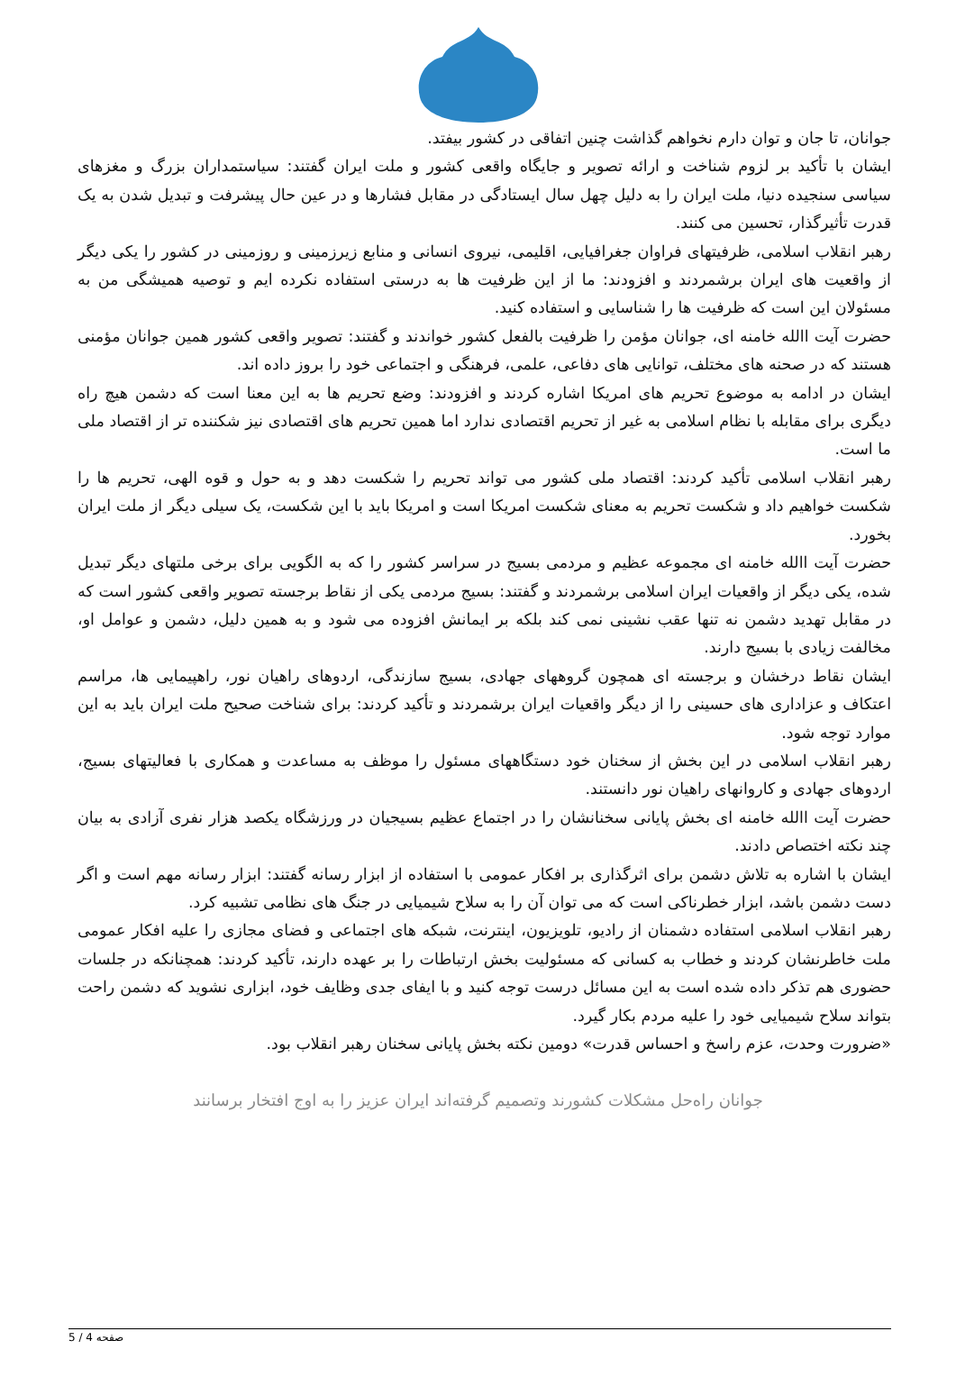جوانان، تا جان و توان دارم نخواهم گذاشت چنین اتفاقی در کشور بیفتد.
ایشان با تأکید بر لزوم شناخت و ارائه تصویر و جایگاه واقعی کشور و ملت ایران گفتند: سیاستمداران بزرگ و مغزهای سیاسی سنجیده دنیا، ملت ایران را به دلیل چهل سال ایستادگی در مقابل فشارها و در عین حال پیشرفت و تبدیل شدن به یک قدرت تأثیرگذار، تحسین می کنند.
رهبر انقلاب اسلامی، ظرفیتهای فراوان جغرافیایی، اقلیمی، نیروی انسانی و منابع زیرزمینی و روزمینی در کشور را یکی دیگر از واقعیت های ایران برشمردند و افزودند: ما از این ظرفیت ها به درستی استفاده نکرده ایم و توصیه همیشگی من به مسئولان این است که ظرفیت ها را شناسایی و استفاده کنید.
حضرت آیت االله خامنه ای، جوانان مؤمن را ظرفیت بالفعل کشور خواندند و گفتند: تصویر واقعی کشور همین جوانان مؤمنی هستند که در صحنه های مختلف، توانایی های دفاعی، علمی، فرهنگی و اجتماعی خود را بروز داده اند.
ایشان در ادامه به موضوع تحریم های امریکا اشاره کردند و افزودند: وضع تحریم ها به این معنا است که دشمن هیچ راه دیگری برای مقابله با نظام اسلامی به غیر از تحریم اقتصادی ندارد اما همین تحریم های اقتصادی نیز شکننده تر از اقتصاد ملی ما است.
رهبر انقلاب اسلامی تأکید کردند: اقتصاد ملی کشور می تواند تحریم را شکست دهد و به حول و قوه الهی، تحریم ها را شکست خواهیم داد و شکست تحریم به معنای شکست امریکا است و امریکا باید با این شکست، یک سیلی دیگر از ملت ایران بخورد.
حضرت آیت االله خامنه ای مجموعه عظیم و مردمی بسیج در سراسر کشور را که به الگویی برای برخی ملتهای دیگر تبدیل شده، یکی دیگر از واقعیات ایران اسلامی برشمردند و گفتند: بسیج مردمی یکی از نقاط برجسته تصویر واقعی کشور است که در مقابل تهدید دشمن نه تنها عقب نشینی نمی کند بلکه بر ایمانش افزوده می شود و به همین دلیل، دشمن و عوامل او، مخالفت زیادی با بسیج دارند.
ایشان نقاط درخشان و برجسته ای همچون گروههای جهادی، بسیج سازندگی، اردوهای راهیان نور، راهپیمایی ها، مراسم اعتکاف و عزاداری های حسینی را از دیگر واقعیات ایران برشمردند و تأکید کردند: برای شناخت صحیح ملت ایران باید به این موارد توجه شود.
رهبر انقلاب اسلامی در این بخش از سخنان خود دستگاههای مسئول را موظف به مساعدت و همکاری با فعالیتهای بسیج، اردوهای جهادی و کاروانهای راهیان نور دانستند.
حضرت آیت االله خامنه ای بخش پایانی سخنانشان را در اجتماع عظیم بسیجیان در ورزشگاه یکصد هزار نفری آزادی به بیان چند نکته اختصاص دادند.
ایشان با اشاره به تلاش دشمن برای اثرگذاری بر افکار عمومی با استفاده از ابزار رسانه گفتند: ابزار رسانه مهم است و اگر دست دشمن باشد، ابزار خطرناکی است که می توان آن را به سلاح شیمیایی در جنگ های نظامی تشبیه کرد.
رهبر انقلاب اسلامی استفاده دشمنان از رادیو، تلویزیون، اینترنت، شبکه های اجتماعی و فضای مجازی را علیه افکار عمومی ملت خاطرنشان کردند و خطاب به کسانی که مسئولیت بخش ارتباطات را بر عهده دارند، تأکید کردند: همچنانکه در جلسات حضوری هم تذکر داده شده است به این مسائل درست توجه کنید و با ایفای جدی وظایف خود، ابزاری نشوید که دشمن راحت بتواند سلاح شیمیایی خود را علیه مردم بکار گیرد.
«ضرورت وحدت، عزم راسخ و احساس قدرت» دومین نکته بخش پایانی سخنان رهبر انقلاب بود.
جوانان راه‌حل مشکلات کشورند وتصمیم گرفته‌اند ایران عزیز را به اوج افتخار برسانند
صفحه 4 / 5